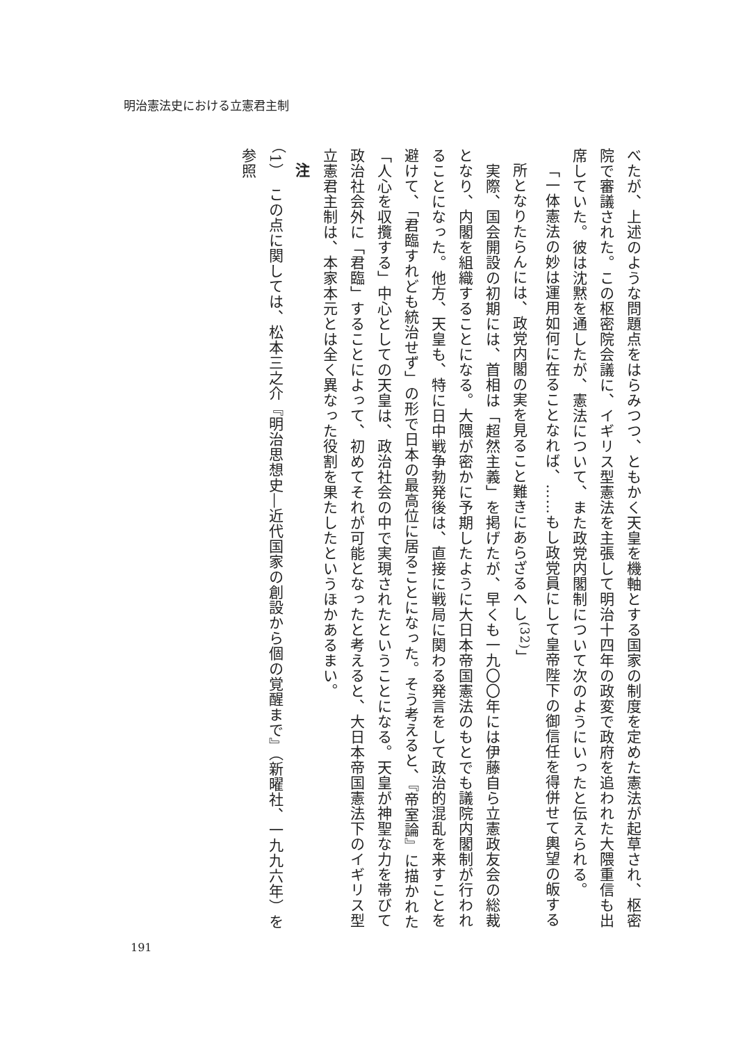明治憲法史における立憲君主制
べたが、上述のような問題点をはらみつつ、ともかく天皇を機軸とする国家の制度を定めた憲法が起草され、枢密院で審議された。この枢密院会議に、イギリス型憲法を主張して明治十四年の政変で政府を追われた大隈重信も出席していた。彼は沈黙を通したが、憲法について、また政党内閣制について次のようにいったと伝えられる。
「一体憲法の妙は運用如何に在ることなれば、……もし政党員にして皇帝陛下の御信任を得併せて輿望の皈する所となりたらんには、政党内閣の実を見ること難きにあらざるへし<sup>(32)</sup>」
　実際、国会開設の初期には、首相は「超然主義」を掲げたが、早くも一九〇〇年には伊藤自ら立憲政友会の総裁となり、内閣を組織することになる。大隈が密かに予期したように大日本帝国憲法のもとでも議院内閣制が行われることになった。他方、天皇も、特に日中戦争勃発後は、直接に戦局に関わる発言をして政治的混乱を来すことを避けて、「君臨すれども統治せず」の形で日本の最高位に居ることになった。そう考えると、『帝室論』に描かれた「人心を収攬する」中心としての天皇は、政治社会の中で実現されたということになる。天皇が神聖な力を帯びて政治社会外に「君臨」することによって、初めてそれが可能となったと考えると、大日本帝国憲法下のイギリス型立憲君主制は、本家本元とは全く異なった役割を果たしたというほかあるまい。
注
（1）　この点に関しては、松本三之介『明治思想史―近代国家の創設から個の覚醒まで』（新曜社、一九九六年）を参照
191